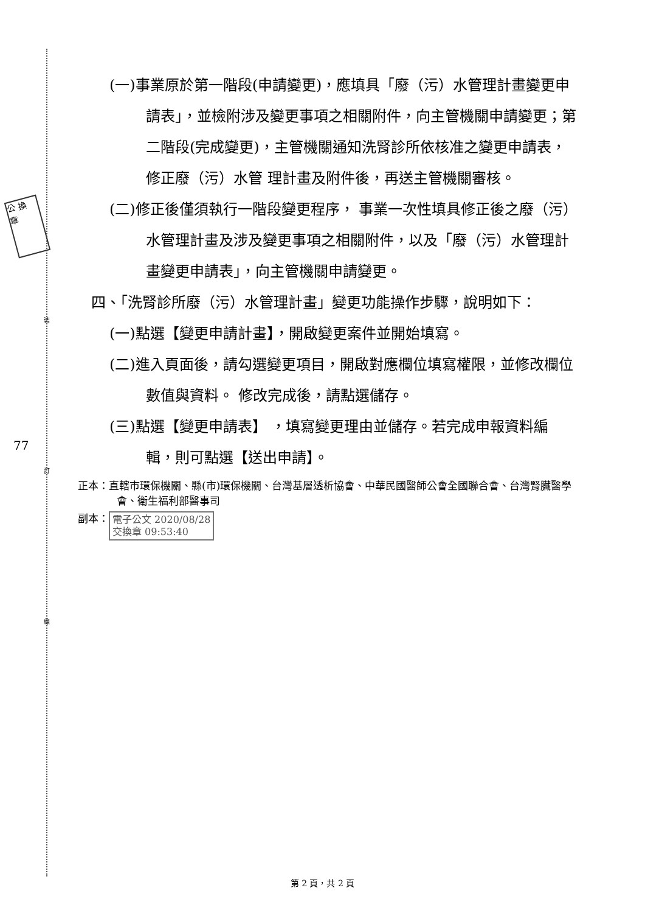公 換 章
裝
訂
線
77
(一)事業原於第一階段(申請變更)，應填具「廢（污）水管理計畫變更申請表」，並檢附涉及變更事項之相關附件，向主管機關申請變更；第二階段(完成變更)，主管機關通知洗腎診所依核准之變更申請表，修正廢（污）水管 理計畫及附件後，再送主管機關審核。
(二)修正後僅須執行一階段變更程序， 事業一次性填具修正後之廢（污）水管理計畫及涉及變更事項之相關附件，以及「廢（污）水管理計畫變更申請表」，向主管機關申請變更。
四、「洗腎診所廢（污）水管理計畫」變更功能操作步驟，說明如下：
(一)點選【變更申請計畫】，開啟變更案件並開始填寫。
(二)進入頁面後，請勾選變更項目，開啟對應欄位填寫權限，並修改欄位數值與資料。 修改完成後，請點選儲存。
(三)點選【變更申請表】 ，填寫變更理由並儲存。若完成申報資料編輯，則可點選【送出申請】。
正本：直轄市環保機關、縣(市)環保機關、台灣基層透析協會、中華民國醫師公會全國聯合會、台灣腎臟醫學會、衛生福利部醫事司
副本： 電子公文 2020/08/28
交換章 09:53:40
第 2 頁，共 2 頁